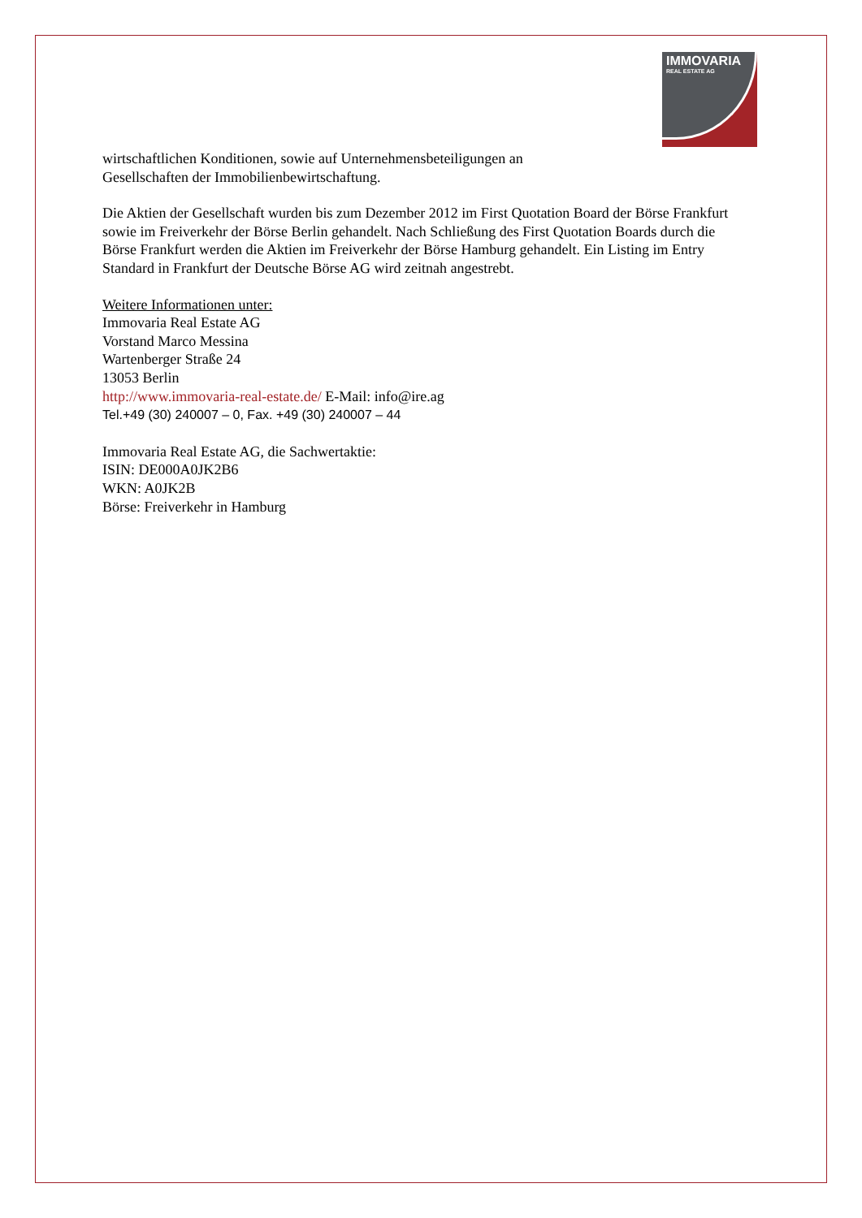IMMOVARIA
REAL ESTATE AG
wirtschaftlichen Konditionen, sowie auf Unternehmensbeteiligungen an
Gesellschaften der Immobilienbewirtschaftung.
Die Aktien der Gesellschaft wurden bis zum Dezember 2012 im First Quotation Board der Börse Frankfurt sowie im Freiverkehr der Börse Berlin gehandelt. Nach Schließung des First Quotation Boards durch die Börse Frankfurt werden die Aktien im Freiverkehr der Börse Hamburg gehandelt. Ein Listing im Entry Standard in Frankfurt der Deutsche Börse AG wird zeitnah angestrebt.
Weitere Informationen unter:
Immovaria Real Estate AG
Vorstand Marco Messina
Wartenberger Straße 24
13053 Berlin
http://www.immovaria-real-estate.de/ E-Mail: info@ire.ag
Tel.+49 (30) 240007 – 0, Fax. +49 (30) 240007 – 44
Immovaria Real Estate AG, die Sachwertaktie:
ISIN: DE000A0JK2B6
WKN: A0JK2B
Börse: Freiverkehr in Hamburg